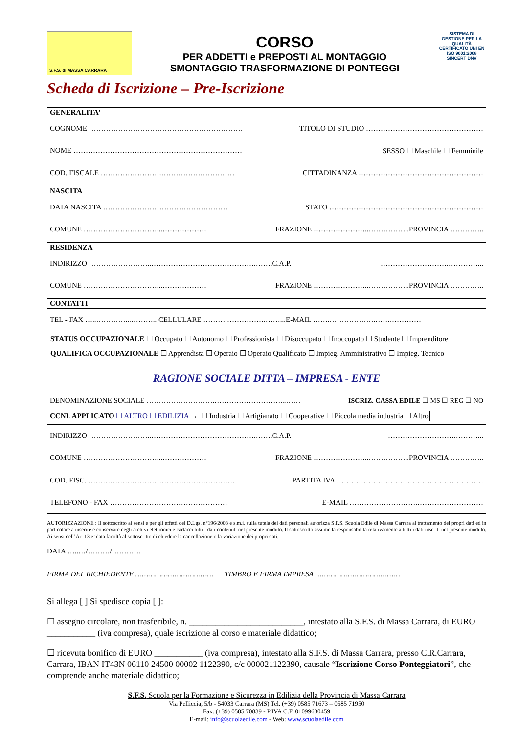S.F.S. di MASSA CARRARA
CORSO
PER ADDETTI e PREPOSTI AL MONTAGGIO
SMONTAGGIO TRASFORMAZIONE DI PONTEGGI
SISTEMA DI GESTIONE PER LA QUALITÀ CERTIFICATO UNI EN ISO 9001:2008 SINCERT DNV
Scheda di Iscrizione – Pre-Iscrizione
GENERALITA’
COGNOME ……………………………………………………… TITOLO DI STUDIO …………………………………………
NOME …………………………………………………………… SESSO ☐ Maschile ☐ Femminile
COD. FISCALE …………………….………………………… CITTADINANZA ……………………………………………
NASCITA
DATA NASCITA …………………………………………… STATO ………………………………………………………
COMUNE …………………………...……………… FRAZIONE …………………..……………..PROVINCIA …………..
RESIDENZA
INDIRIZZO ……………………..…………………………………….…….C.A.P. ……………………….…………...
COMUNE …………………………...……………… FRAZIONE …………………..……………..PROVINCIA …………..
CONTATTI
TEL - FAX …..…………...……….. CELLULARE ……….…………….……...E-MAIL …….……………….…….…………
STATUS OCCUPAZIONALE ☐ Occupato ☐ Autonomo ☐ Professionista ☐ Disoccupato ☐ Inoccupato ☐ Studente ☐ Imprenditore
QUALIFICA OCCUPAZIONALE ☐ Apprendista ☐ Operaio ☐ Operaio Qualificato ☐ Impieg. Amministrativo ☐ Impieg. Tecnico
RAGIONE SOCIALE DITTA – IMPRESA - ENTE
DENOMINAZIONE SOCIALE ……………………….………………………...…… ISCRIZ. CASSA EDILE ☐ MS ☐ REG ☐ NO
CCNL APPLICATO ☐ ALTRO ☐ EDILIZIA → ☐ Industria ☐ Artigianato ☐ Cooperative ☐ Piccola media industria ☐ Altro
INDIRIZZO ……………………..…………………………………….…….C.A.P. ……………………….………...
COMUNE …………………………...……………… FRAZIONE …………………..……………..PROVINCIA …………..
COD. FISC. …………………………………………………… PARTITA IVA ……………………………………………………
TELEFONO - FAX ………………………………………… E-MAIL ……………………….………………………
AUTORIZZAZIONE : Il sottoscritto ai sensi e per gli effetti del D.Lgs. n°196/2003 e s.m.i. sulla tutela dei dati personali autorizza S.F.S. Scuola Edile di Massa Carrara al trattamento dei propri dati ed in particolare a inserire e conservare negli archivi elettronici e cartacei tutti i dati contenuti nel presente modulo. Il sottoscritto assume la responsabilità relativamente a tutti i dati inseriti nel presente modulo. Ai sensi dell’Art 13 e’ data facoltà al sottoscritto di chiedere la cancellazione o la variazione dei propri dati.
DATA …..…/………/…………
FIRMA DEL RICHIEDENTE ……………………………… TIMBRO E FIRMA IMPRESA …………………………………
Si allega [ ] Si spedisce copia [ ]:
☐ assegno circolare, non trasferibile, n. __________________________, intestato alla S.F.S. di Massa Carrara, di EURO ___________ (iva compresa), quale iscrizione al corso e materiale didattico;
☐ ricevuta bonifico di EURO ___________ (iva compresa), intestato alla S.F.S. di Massa Carrara, presso C.R.Carrara, Carrara, IBAN IT43N 06110 24500 00002 1122390, c/c 000021122390, causale “Iscrizione Corso Ponteggiatori”, che comprende anche materiale didattico;
S.F.S. Scuola per la Formazione e Sicurezza in Edilizia della Provincia di Massa Carrara
Via Pelliccia, 5/b - 54033 Carrara (MS) Tel. (+39) 0585 71673 – 0585 71950
Fax. (+39) 0585 70839 - P.IVA C.F. 01099630459
E-mail: info@scuolaedile.com - Web: www.scuolaedile.com